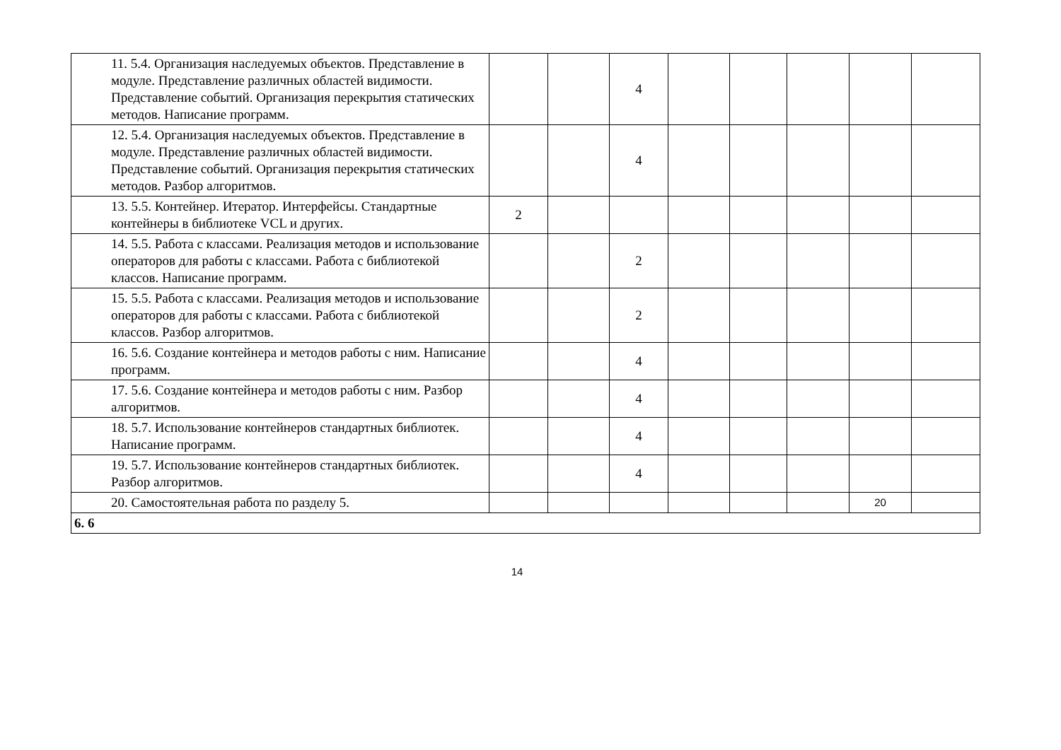| 11. 5.4. Организация наследуемых объектов. Представление в модуле. Представление различных областей видимости. Представление событий. Организация перекрытия статических методов. Написание программ. | | | 4 | | | | | |
| 12. 5.4. Организация наследуемых объектов. Представление в модуле. Представление различных областей видимости. Представление событий. Организация перекрытия статических методов. Разбор алгоритмов. | | | 4 | | | | | |
| 13. 5.5. Контейнер. Итератор. Интерфейсы. Стандартные контейнеры в библиотеке VCL и других. | 2 | | | | | | | |
| 14. 5.5. Работа с классами. Реализация методов и использование операторов для работы с классами. Работа с библиотекой классов. Написание программ. | | | 2 | | | | | |
| 15. 5.5. Работа с классами. Реализация методов и использование операторов для работы с классами. Работа с библиотекой классов. Разбор алгоритмов. | | | 2 | | | | | |
| 16. 5.6. Создание контейнера и методов работы с ним. Написание программ. | | | 4 | | | | | |
| 17. 5.6. Создание контейнера и методов работы с ним. Разбор алгоритмов. | | | 4 | | | | | |
| 18. 5.7. Использование контейнеров стандартных библиотек. Написание программ. | | | 4 | | | | | |
| 19. 5.7. Использование контейнеров стандартных библиотек. Разбор алгоритмов. | | | 4 | | | | | |
| 20. Самостоятельная работа по разделу 5. | | | | | | | 20 | |
| 6. 6 | | | | | | | | |
14